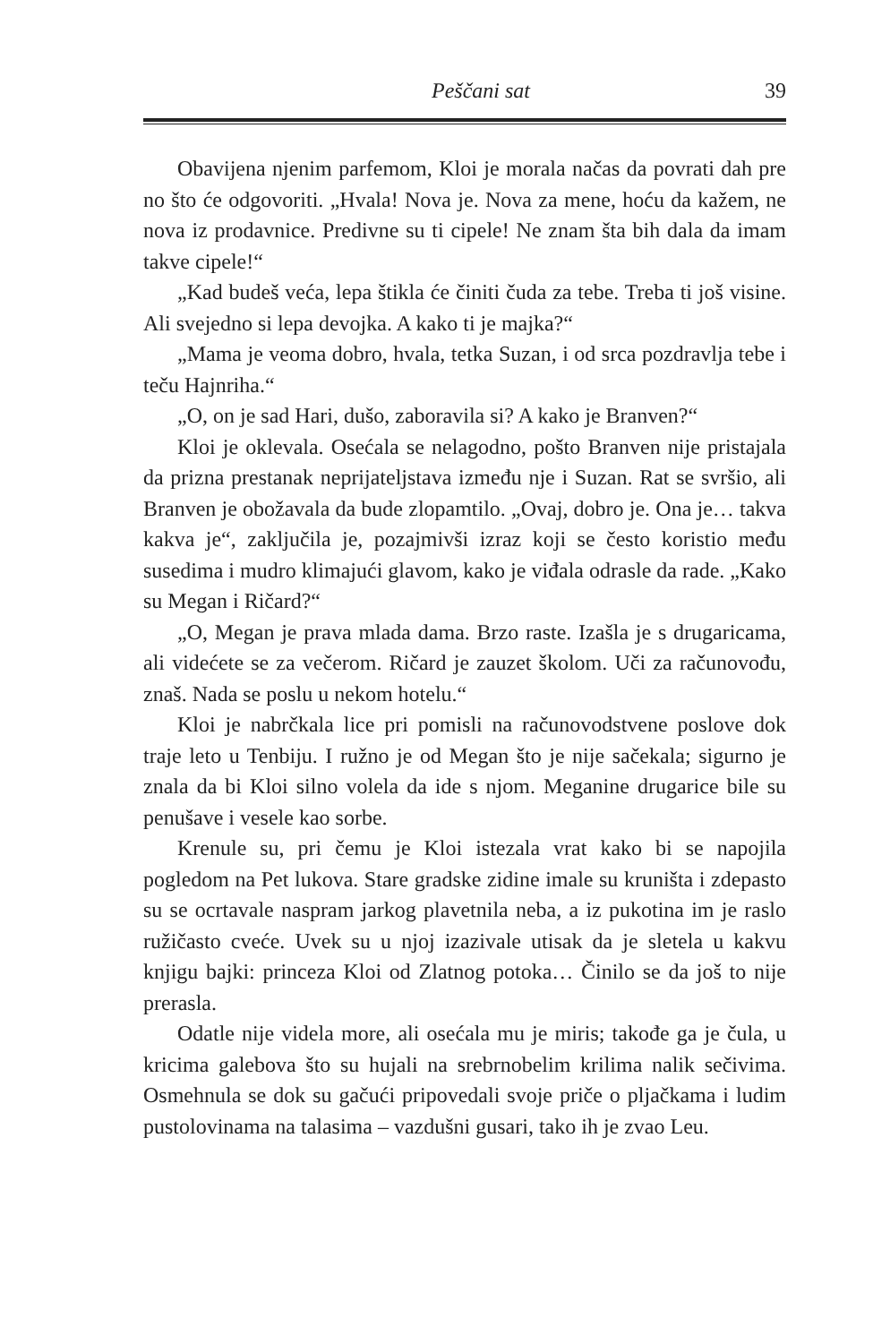Peščani sat 39
Obavijena njenim parfemom, Kloi je morala načas da povrati dah pre no što će odgovoriti. „Hvala! Nova je. Nova za mene, hoću da kažem, ne nova iz prodavnice. Predivne su ti cipele! Ne znam šta bih dala da imam takve cipele!“
„Kad budeš veća, lepa štikla će činiti čuda za tebe. Treba ti još visine. Ali svejedno si lepa devojka. A kako ti je majka?“
„Mama je veoma dobro, hvala, tetka Suzan, i od srca pozdravlja tebe i teču Hajnriha.“
„O, on je sad Hari, dušo, zaboravila si? A kako je Branven?“
Kloi je oklevala. Osećala se nelagodno, pošto Branven nije pristajala da prizna prestanak neprijateljstava između nje i Suzan. Rat se svršio, ali Branven je obožavala da bude zlopamtilo. „Ovaj, dobro je. Ona je… takva kakva je“, zaključila je, pozajmivši izraz koji se često koristio među susedima i mudro klimajući glavom, kako je viđala odrasle da rade. „Kako su Megan i Ričard?“
„O, Megan je prava mlada dama. Brzo raste. Izašla je s drugaricama, ali videćete se za večerom. Ričard je zauzet školom. Uči za računovođu, znaš. Nada se poslu u nekom hotelu.“
Kloi je nabrčkala lice pri pomisli na računovodstvene poslove dok traje leto u Tenbiju. I ružno je od Megan što je nije sačekala; sigurno je znala da bi Kloi silno volela da ide s njom. Meganine drugarice bile su penušave i vesele kao sorbe.
Krenule su, pri čemu je Kloi istezala vrat kako bi se napojila pogledom na Pet lukova. Stare gradske zidine imale su kruništa i zdepasto su se ocrtavale naspram jarkog plavetnila neba, a iz pukotina im je raslo ružičasto cveće. Uvek su u njoj izazivale utisak da je sletela u kakvu knjigu bajki: princeza Kloi od Zlatnog potoka… Činilo se da još to nije prerasla.
Odatle nije videla more, ali osećala mu je miris; takođe ga je čula, u kricima galebova što su hujali na srebrnobelim krilima nalik sečivima. Osmehnula se dok su gačući pripovedali svoje priče o pljačkama i ludim pustolovinama na talasima – vazdušni gusari, tako ih je zvao Leu.